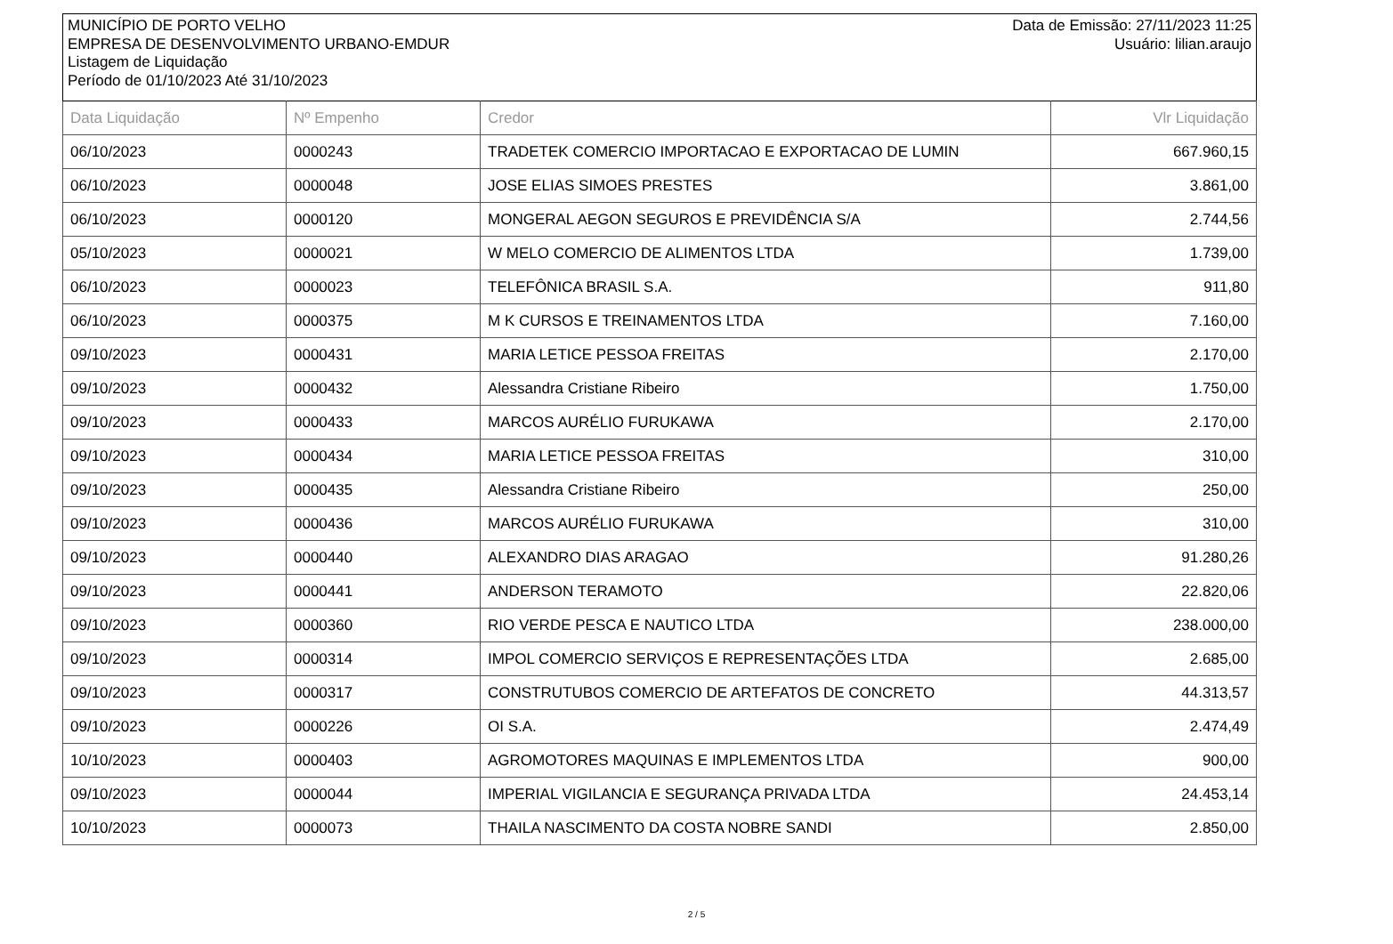MUNICÍPIO DE PORTO VELHO
EMPRESA DE DESENVOLVIMENTO URBANO-EMDUR
Listagem de Liquidação
Período de 01/10/2023 Até 31/10/2023
Data de Emissão: 27/11/2023 11:25
Usuário: lilian.araujo
| Data Liquidação | Nº Empenho | Credor | Vlr Liquidação |
| --- | --- | --- | --- |
| 06/10/2023 | 0000243 | TRADETEK COMERCIO IMPORTACAO E EXPORTACAO DE LUMIN | 667.960,15 |
| 06/10/2023 | 0000048 | JOSE ELIAS SIMOES PRESTES | 3.861,00 |
| 06/10/2023 | 0000120 | MONGERAL AEGON SEGUROS E PREVIDÊNCIA S/A | 2.744,56 |
| 05/10/2023 | 0000021 | W MELO COMERCIO DE ALIMENTOS LTDA | 1.739,00 |
| 06/10/2023 | 0000023 | TELEFÔNICA BRASIL S.A. | 911,80 |
| 06/10/2023 | 0000375 | M K CURSOS E TREINAMENTOS LTDA | 7.160,00 |
| 09/10/2023 | 0000431 | MARIA LETICE PESSOA FREITAS | 2.170,00 |
| 09/10/2023 | 0000432 | Alessandra Cristiane Ribeiro | 1.750,00 |
| 09/10/2023 | 0000433 | MARCOS AURÉLIO FURUKAWA | 2.170,00 |
| 09/10/2023 | 0000434 | MARIA LETICE PESSOA FREITAS | 310,00 |
| 09/10/2023 | 0000435 | Alessandra Cristiane Ribeiro | 250,00 |
| 09/10/2023 | 0000436 | MARCOS AURÉLIO FURUKAWA | 310,00 |
| 09/10/2023 | 0000440 | ALEXANDRO DIAS ARAGAO | 91.280,26 |
| 09/10/2023 | 0000441 | ANDERSON TERAMOTO | 22.820,06 |
| 09/10/2023 | 0000360 | RIO VERDE PESCA E NAUTICO LTDA | 238.000,00 |
| 09/10/2023 | 0000314 | IMPOL COMERCIO SERVIÇOS E REPRESENTAÇÕES LTDA | 2.685,00 |
| 09/10/2023 | 0000317 | CONSTRUTUBOS COMERCIO DE ARTEFATOS DE CONCRETO | 44.313,57 |
| 09/10/2023 | 0000226 | OI S.A. | 2.474,49 |
| 10/10/2023 | 0000403 | AGROMOTORES MAQUINAS E IMPLEMENTOS LTDA | 900,00 |
| 09/10/2023 | 0000044 | IMPERIAL VIGILANCIA E SEGURANÇA PRIVADA LTDA | 24.453,14 |
| 10/10/2023 | 0000073 | THAILA NASCIMENTO DA COSTA NOBRE SANDI | 2.850,00 |
2 / 5